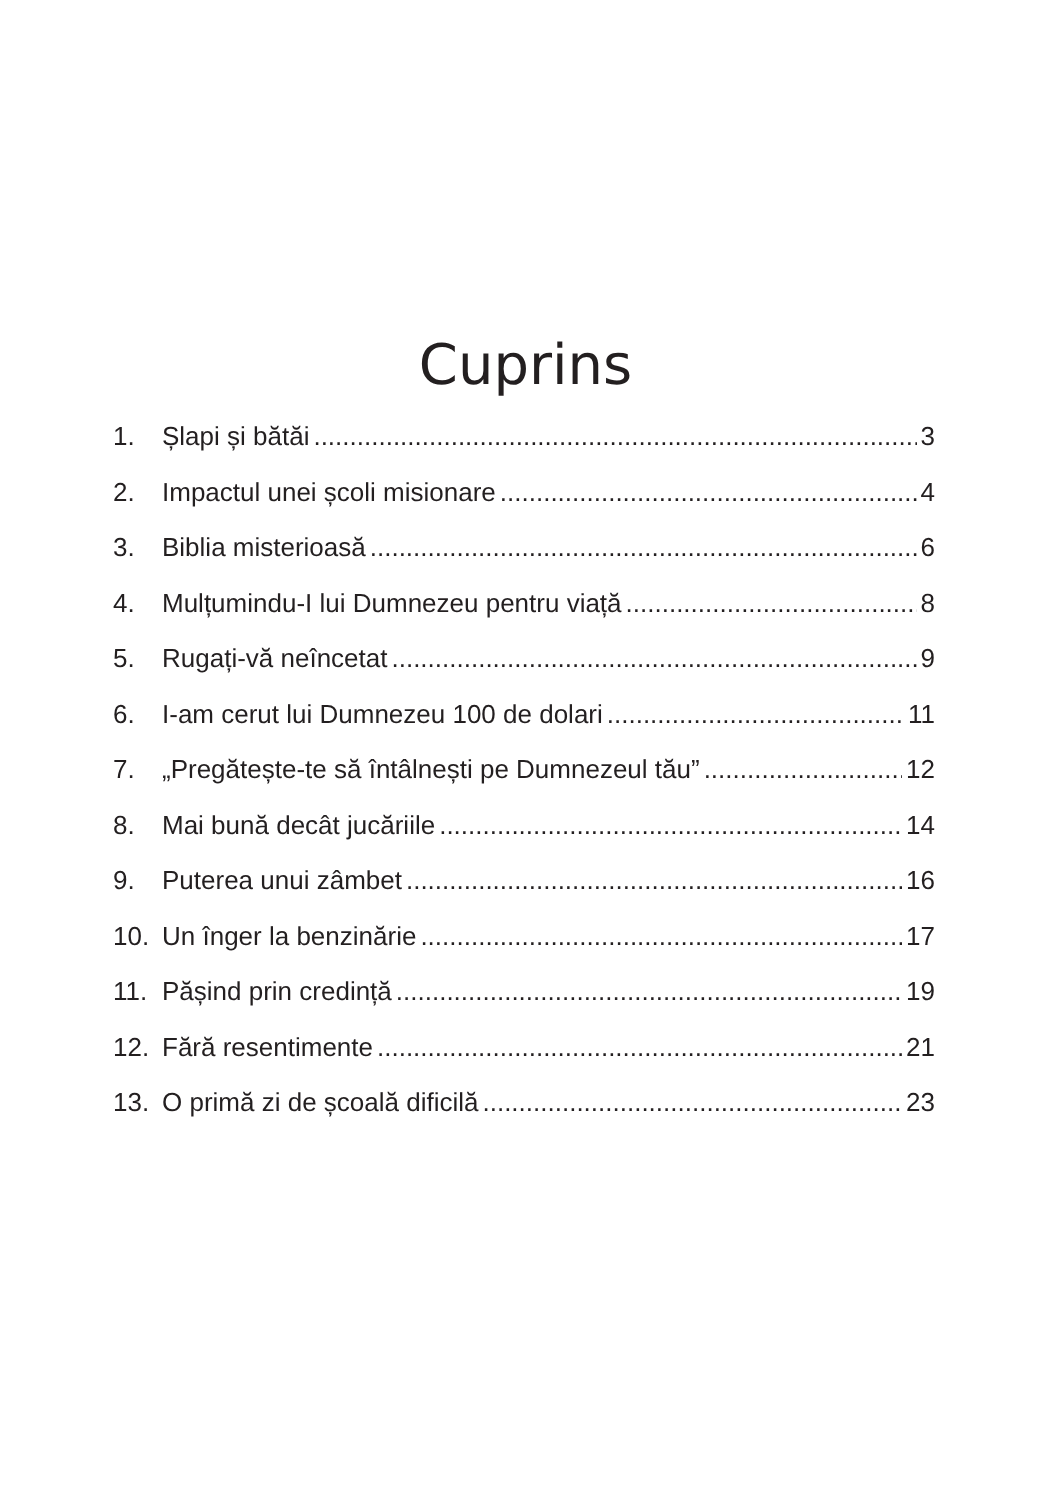Cuprins
1. Șlapi și bătăi 3
2. Impactul unei școli misionare 4
3. Biblia misterioasă 6
4. Mulțumindu-I lui Dumnezeu pentru viață 8
5. Rugați-vă neîncetat 9
6. I-am cerut lui Dumnezeu 100 de dolari 11
7. „Pregătește-te să întâlnești pe Dumnezeul tău” 12
8. Mai bună decât jucăriile 14
9. Puterea unui zâmbet 16
10. Un înger la benzinărie 17
11. Pășind prin credință 19
12. Fără resentimente 21
13. O primă zi de școală dificilă 23